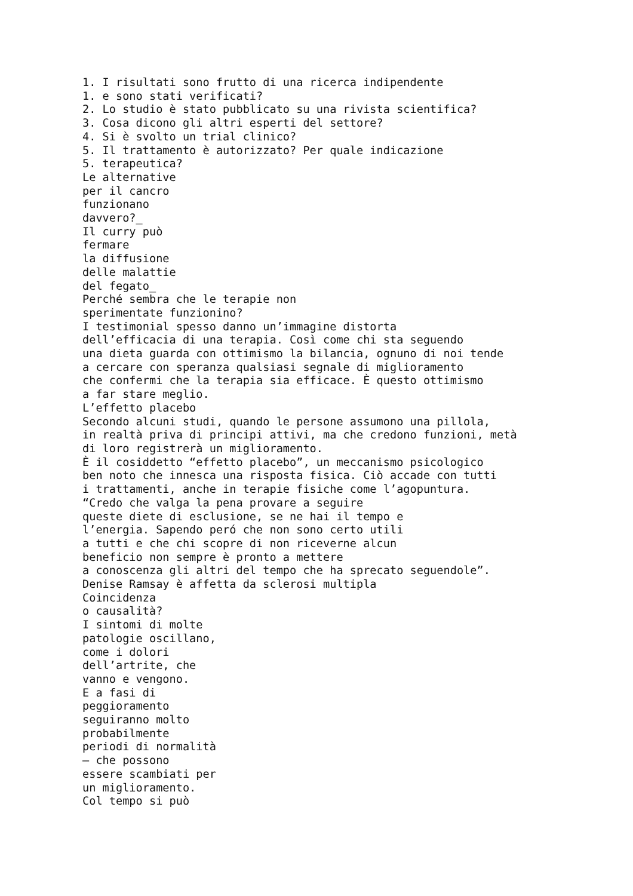1. I risultati sono frutto di una ricerca indipendente
1. e sono stati verificati?
2. Lo studio è stato pubblicato su una rivista scientifica?
3. Cosa dicono gli altri esperti del settore?
4. Si è svolto un trial clinico?
5. Il trattamento è autorizzato? Per quale indicazione
5. terapeutica?
Le alternative
per il cancro
funzionano
davvero?_
Il curry può
fermare
la diffusione
delle malattie
del fegato_
Perché sembra che le terapie non
sperimentate funzionino?
I testimonial spesso danno un’immagine distorta
dell’efficacia di una terapia. Così come chi sta seguendo
una dieta guarda con ottimismo la bilancia, ognuno di noi tende
a cercare con speranza qualsiasi segnale di miglioramento
che confermi che la terapia sia efficace. È questo ottimismo
a far stare meglio.
L’effetto placebo
Secondo alcuni studi, quando le persone assumono una pillola,
in realtà priva di principi attivi, ma che credono funzioni, metà
di loro registrerà un miglioramento.
È il cosiddetto “effetto placebo”, un meccanismo psicologico
ben noto che innesca una risposta fisica. Ciò accade con tutti
i trattamenti, anche in terapie fisiche come l’agopuntura.
“Credo che valga la pena provare a seguire
queste diete di esclusione, se ne hai il tempo e
l’energia. Sapendo peró che non sono certo utili
a tutti e che chi scopre di non riceverne alcun
beneficio non sempre è pronto a mettere
a conoscenza gli altri del tempo che ha sprecato seguendole”.
Denise Ramsay è affetta da sclerosi multipla
Coincidenza
o causalità?
I sintomi di molte
patologie oscillano,
come i dolori
dell’artrite, che
vanno e vengono.
E a fasi di
peggioramento
seguiranno molto
probabilmente
periodi di normalità
– che possono
essere scambiati per
un miglioramento.
Col tempo si può